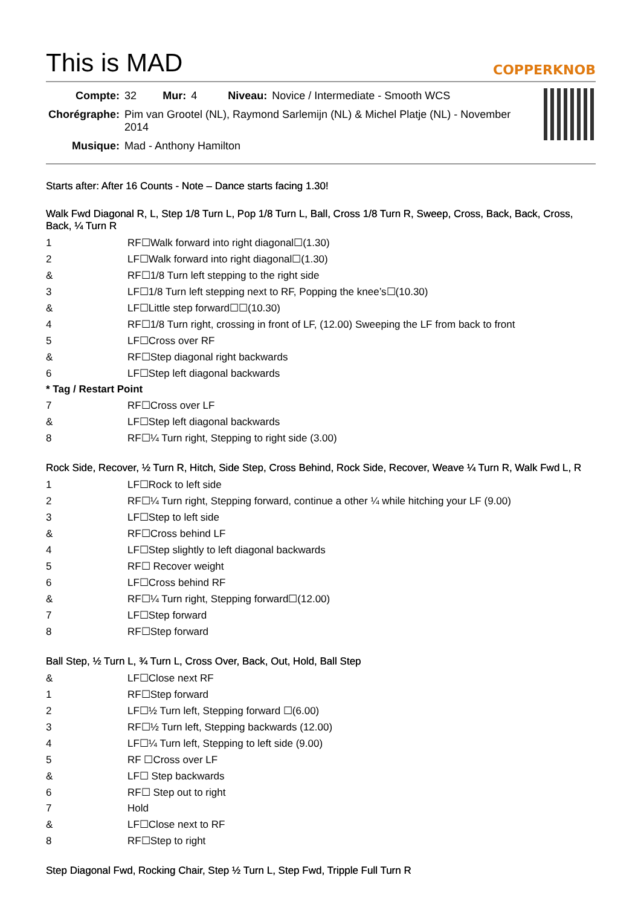This is MAD COPPERKNOB
| Compte: | 32 | Mur: | 4 | Niveau: | Novice / Intermediate - Smooth WCS |
| Chorégraphe: | Pim van Grootel (NL), Raymond Sarlemijn (NL) & Michel Platje (NL) - November 2014 | | | | |
| Musique: | Mad - Anthony Hamilton | | | | |
Starts after: After 16 Counts - Note – Dance starts facing 1.30!
Walk Fwd Diagonal R, L, Step 1/8 Turn L, Pop 1/8 Turn L, Ball, Cross 1/8 Turn R, Sweep, Cross, Back, Back, Cross, Back, ¼ Turn R
| 1 | RF☐Walk forward into right diagonal☐(1.30) |
| 2 | LF☐Walk forward into right diagonal☐(1.30) |
| & | RF☐1/8 Turn left stepping to the right side |
| 3 | LF☐1/8 Turn left stepping next to RF, Popping the knee’s☐(10.30) |
| & | LF☐Little step forward☐☐(10.30) |
| 4 | RF☐1/8 Turn right, crossing in front of LF, (12.00) Sweeping the LF from back to front |
| 5 | LF☐Cross over RF |
| & | RF☐Step diagonal right backwards |
| 6 | LF☐Step left diagonal backwards |
| * Tag / Restart Point | |
| 7 | RF☐Cross over LF |
| & | LF☐Step left diagonal backwards |
| 8 | RF☐¼ Turn right, Stepping to right side (3.00) |
Rock Side, Recover, ½ Turn R, Hitch, Side Step, Cross Behind, Rock Side, Recover, Weave ¼ Turn R, Walk Fwd L, R
| 1 | LF☐Rock to left side |
| 2 | RF☐¼ Turn right, Stepping forward, continue a other ¼ while hitching your LF (9.00) |
| 3 | LF☐Step to left side |
| & | RF☐Cross behind LF |
| 4 | LF☐Step slightly to left diagonal backwards |
| 5 | RF☐ Recover weight |
| 6 | LF☐Cross behind RF |
| & | RF☐¼ Turn right, Stepping forward☐(12.00) |
| 7 | LF☐Step forward |
| 8 | RF☐Step forward |
Ball Step, ½ Turn L, ¾ Turn L, Cross Over, Back, Out, Hold, Ball Step
| & | LF☐Close next RF |
| 1 | RF☐Step forward |
| 2 | LF☐½ Turn left, Stepping forward ☐(6.00) |
| 3 | RF☐½ Turn left, Stepping backwards (12.00) |
| 4 | LF☐¼ Turn left, Stepping to left side (9.00) |
| 5 | RF ☐Cross over LF |
| & | LF☐ Step backwards |
| 6 | RF☐ Step out to right |
| 7 | Hold |
| & | LF☐Close next to RF |
| 8 | RF☐Step to right |
Step Diagonal Fwd, Rocking Chair, Step ½ Turn L, Step Fwd, Tripple Full Turn R